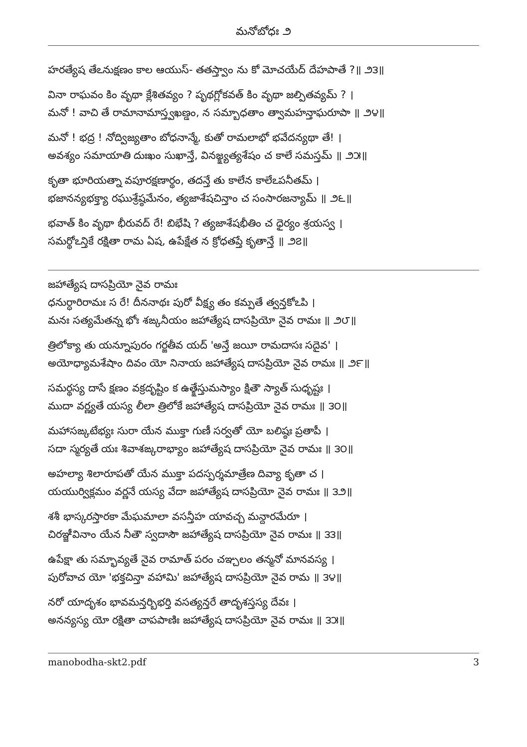మనోబోధః ౨
హరత్యేష తేఽనుక్షణం కాల ఆయుస్- తతస్త్వాం ను కో మోచయేద్ దేహపాతే ?॥ ౨౩॥
వినా రాఘవం కిం వృథా క్లేశితవ్యం ? పృథగ్లోకవత్ కిం వృథా జల్పితవ్యమ్ ? ।
మనో ! వాచి తే రామానామాస్త్వఖణ్డం, న సమ్బాధతాం త్వామహన్తాఘరూపా ॥ ౨౪॥
మనో ! భద్ర ! నోద్విజ్యతాం బోధనాన్మే, కుతో రామలాభో భవేదన్యథా తే! ।
అవశ్యం సమాయాతి దుఃఖం సుఖాన్తే, వినజ్క్ష్యత్యశేషం చ కాలే సమస్తమ్ ॥ ౨౫॥
కృతా భూరియత్నా వపూరక్షణార్థం, తదన్తే తు కాలేన కాలేఽపనీతమ్ ।
భజానన్యభక్త్యా రఘుశ్రేష్ఠమేనం, త్యజాశేషచిన్తాం చ సంసారజన్యామ్ ॥ ౨౬॥
భవాత్ కిం వృథా భీరువద్ రే! బిభేషి ? త్యజాశేషభీతిం చ ధైర్యం శ్రయస్వ ।
సమర్థోఽన్తికే రక్షితా రామ ఏష, ఉపేక్షేత న క్రోధతప్తే కృతాన్తే ॥ ౨౭॥
జహాత్యేష దాసప్రియో నైవ రామః
ధనుర్ధారిరామః స రే! దీననాథః పురో వీక్ష్య తం కమ్పతే త్వన్తకోఽపి ।
మనః సత్యమేతన్న భోః శఙ్కనీయం జహాత్యేష దాసప్రియో నైవ రామః ॥ ౨౮॥
త్రిలోక్యా తు యన్నూపురం గర్జతీవ యద్ 'అన్తే జయీ రామదాసః సదైవ' ।
అయోధ్యామశేషాం దివం యో నినాయ జహాత్యేష దాసప్రియో నైవ రామః ॥ ౨౯॥
సమర్థస్య దాసే క్షణం వక్రదృష్టిం క ఉత్క్షేస్తుమస్యాం క్షితౌ స్యాత్ సుధృష్టః ।
ముదా వర్ణ్యతే యస్య లీలా త్రిలోకే జహాత్యేష దాసప్రియో నైవ రామః ॥ ౩౦॥
మహాసఙ్కటేభ్యః సురా యేన ముక్తా గుణీ సర్వతో యో బలిష్ఠః ప్రతాపీ ।
సదా స్మర్యతే యః శివాశఙ్కరాభ్యాం జహాత్యేష దాసప్రియో నైవ రామః ॥ ౩౦॥
అహల్యా శిలారూపతో యేన ముక్తా పదస్పర్శమాత్రేణ దివ్యా కృతా చ ।
యయుర్విక్లమం వర్ణనే యస్య వేదా జహాత్యేష దాసప్రియో నైవ రామః ॥ ౩౨॥
శశీ భాస్కరస్తారకా మేఘమాలా వసన్తీహ యావచ్చ మన్దారమేరూ ।
చిరఞ్జీవినాం యేన నీతౌ స్వదాసౌ జహాత్యేష దాసప్రియో నైవ రామః ॥ ౩౩॥
ఉపేక్షా తు సమ్భావ్యతే నైవ రామాత్ పరం చఞ్చలం తన్మనో మానవస్య ।
పురోవాచ యో 'భక్తచిన్తా వహామి' జహాత్యేష దాసప్రియో నైవ రామ ॥ ౩౪॥
నరో యాదృశం భావమన్తర్బిభర్తి వసత్యన్తరే తాదృశస్తస్య దేవః ।
అనన్యస్య యో రక్షితా చాపపాణిః జహాత్యేష దాసప్రియో నైవ రామః ॥ ౩౫॥
manobodha-skt2.pdf 3